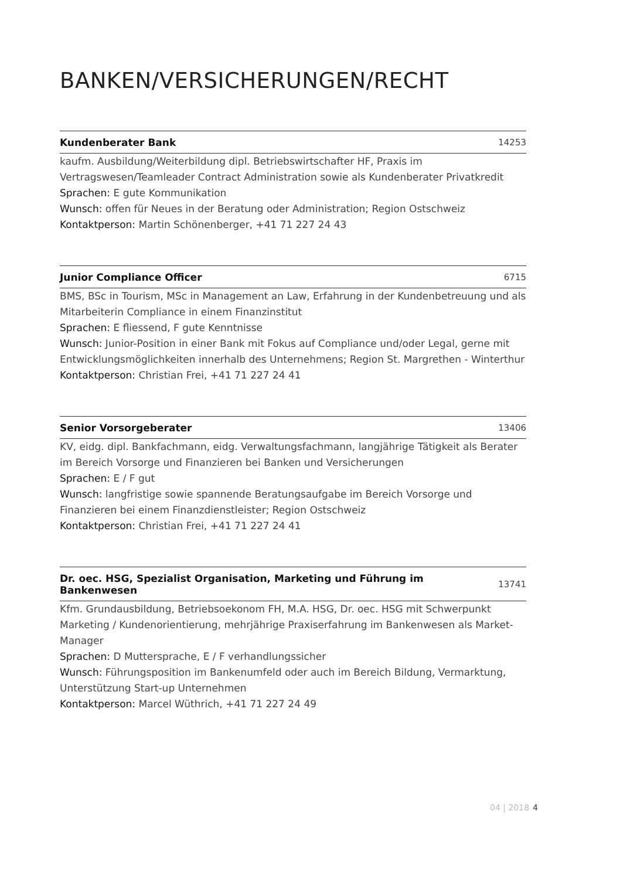BANKEN/VERSICHERUNGEN/RECHT
Kundenberater Bank 14253
kaufm. Ausbildung/Weiterbildung dipl. Betriebswirtschafter HF, Praxis im Vertragswesen/Teamleader Contract Administration sowie als Kundenberater Privatkredit
Sprachen: E gute Kommunikation
Wunsch: offen für Neues in der Beratung oder Administration; Region Ostschweiz
Kontaktperson: Martin Schönenberger, +41 71 227 24 43
Junior Compliance Officer 6715
BMS, BSc in Tourism, MSc in Management an Law, Erfahrung in der Kundenbetreuung und als Mitarbeiterin Compliance in einem Finanzinstitut
Sprachen: E fliessend, F gute Kenntnisse
Wunsch: Junior-Position in einer Bank mit Fokus auf Compliance und/oder Legal, gerne mit Entwicklungsmöglichkeiten innerhalb des Unternehmens; Region St. Margrethen - Winterthur
Kontaktperson: Christian Frei, +41 71 227 24 41
Senior Vorsorgeberater 13406
KV, eidg. dipl. Bankfachmann, eidg. Verwaltungsfachmann, langjährige Tätigkeit als Berater im Bereich Vorsorge und Finanzieren bei Banken und Versicherungen
Sprachen: E / F gut
Wunsch: langfristige sowie spannende Beratungsaufgabe im Bereich Vorsorge und Finanzieren bei einem Finanzdienstleister; Region Ostschweiz
Kontaktperson: Christian Frei, +41 71 227 24 41
Dr. oec. HSG, Spezialist Organisation, Marketing und Führung im Bankenwesen 13741
Kfm. Grundausbildung, Betriebsoekonom FH, M.A. HSG, Dr. oec. HSG mit Schwerpunkt Marketing / Kundenorientierung, mehrjährige Praxiserfahrung im Bankenwesen als Market-Manager
Sprachen: D Muttersprache, E / F verhandlungssicher
Wunsch: Führungsposition im Bankenumfeld oder auch im Bereich Bildung, Vermarktung, Unterstützung Start-up Unternehmen
Kontaktperson: Marcel Wüthrich, +41 71 227 24 49
04 | 2018 4